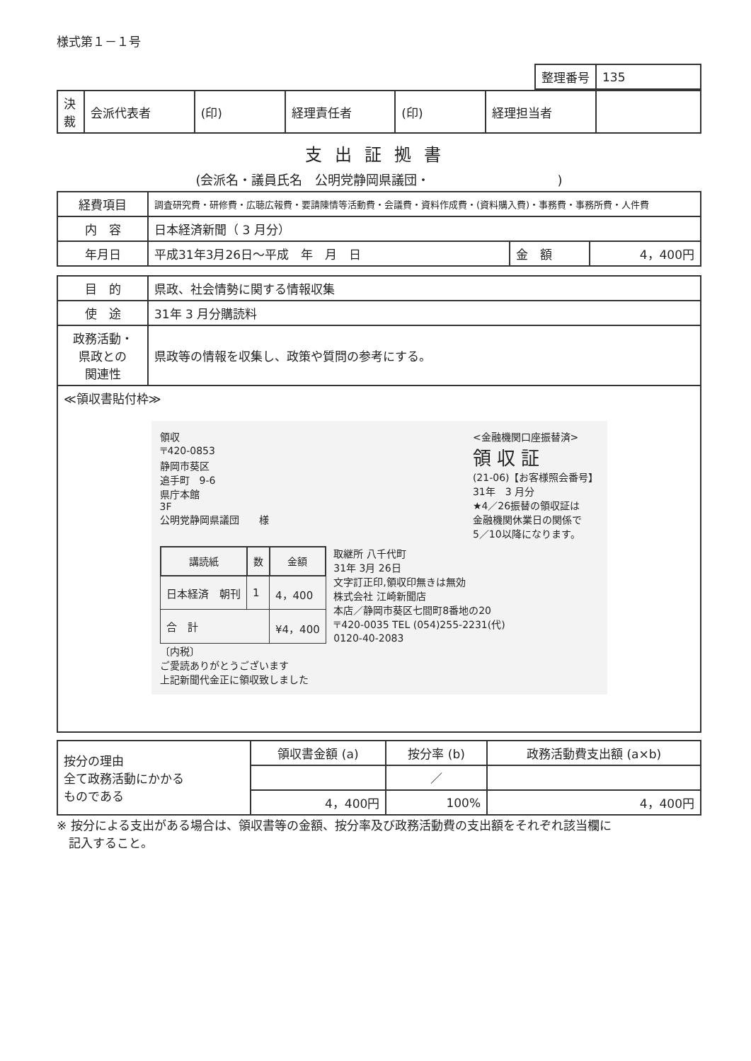様式第１－１号
| 整理番号 | 135 |
| 決 裁 | 会派代表者 | (印) | 経理責任者 | (印) | 経理担当者 | |
支出証拠書
(会派名・議員氏名　公明党静岡県議団・　　　　　　　　　　)
| 経費項目 | 調査研究費・研修費・広聴広報費・要請陳情等活動費・会議費・資料作成費・(資料購入費)・事務費・事務所費・人件費 | | |
| 内 容 | 日本経済新聞（ 3 月分） | | |
| 年月日 | 平成31年3月26日～平成 年 月 日 | 金 額 | 4，400円 |
| 目 的 | 県政、社会情勢に関する情報収集 |
| 使 途 | 31年 3 月分購読料 |
| 政務活動・ 県政との 関連性 | 県政等の情報を収集し、政策や質問の参考にする。 |
| ≪領収書貼付枠≫ 領収 〒420-0853 静岡市葵区 追手町 9-6 県庁本館 3F 公明党静岡県議団 様 <金融機関口座振替済> 領 収 証 (21-06)【お客様照会番号】 31年 3 月分 ★4／26振替の領収証は 金融機関休業日の関係で 5／10以降になります。 / 講読紙 / 数 / 金額 / / --- / --- / --- / / 日本経済 朝刊 / 1 / 4，400 / / 合 計 / / ¥4，400 / 取継所 八千代町 31年 3月 26日 文字訂正印,領収印無きは無効 株式会社 江崎新聞店 本店／静岡市葵区七間町8番地の20 〒420-0035 TEL (054)255-2231(代) 0120-40-2083 〔内税〕 ご愛読ありがとうございます 上記新聞代金正に領収致しました | |
| 按分の理由 全て政務活動にかかる ものである | 領収書金額 (a) | 按分率 (b) | 政務活動費支出額 (a×b) |
| | | ／ | |
| | 4，400円 | 100% | 4，400円 |
※ 按分による支出がある場合は、領収書等の金額、按分率及び政務活動費の支出額をそれぞれ該当欄に
　記入すること。